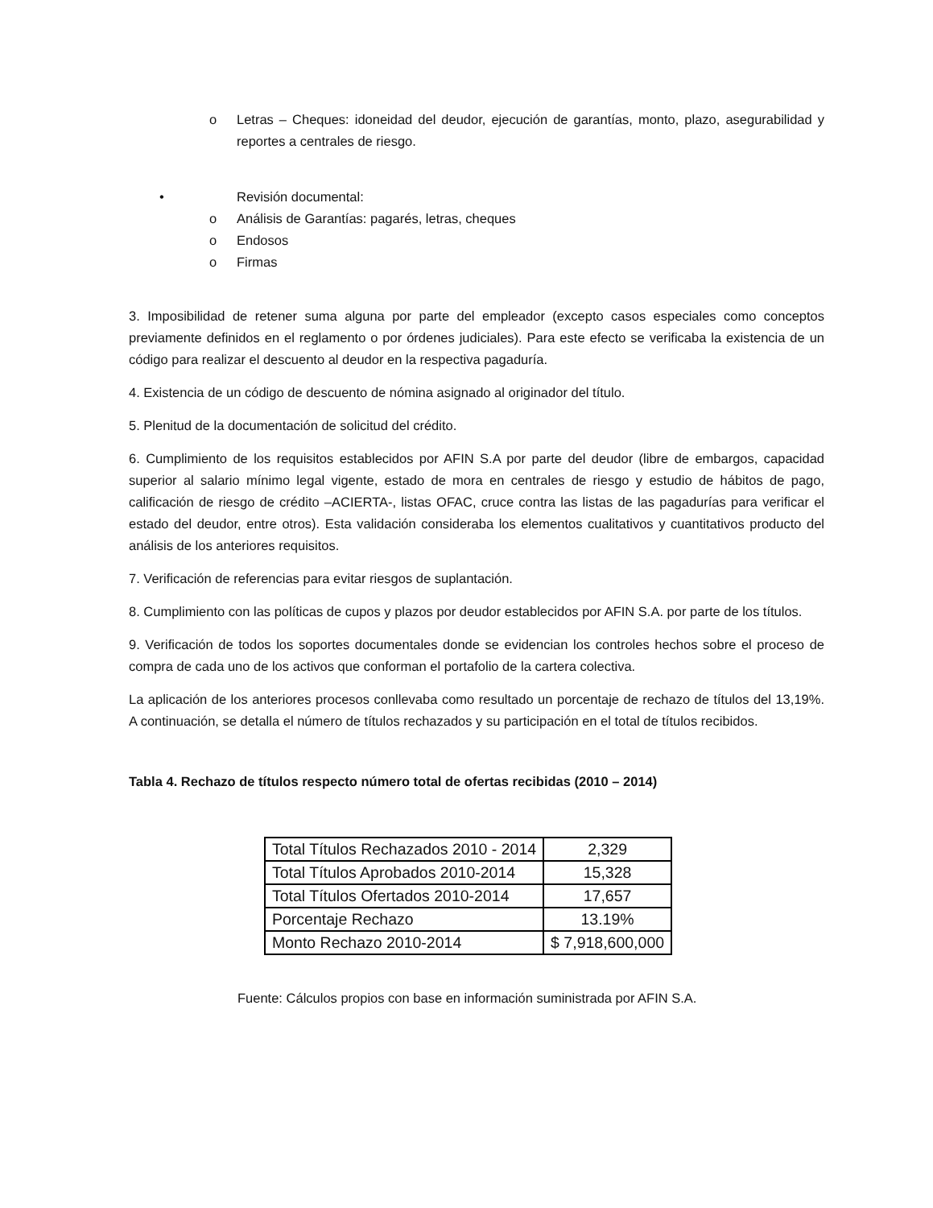o Letras – Cheques: idoneidad del deudor, ejecución de garantías, monto, plazo, asegurabilidad y reportes a centrales de riesgo.
• Revisión documental:
o Análisis de Garantías: pagarés, letras, cheques
o Endosos
o Firmas
3. Imposibilidad de retener suma alguna por parte del empleador (excepto casos especiales como conceptos previamente definidos en el reglamento o por órdenes judiciales). Para este efecto se verificaba la existencia de un código para realizar el descuento al deudor en la respectiva pagaduría.
4. Existencia de un código de descuento de nómina asignado al originador del título.
5. Plenitud de la documentación de solicitud del crédito.
6. Cumplimiento de los requisitos establecidos por AFIN S.A por parte del deudor (libre de embargos, capacidad superior al salario mínimo legal vigente, estado de mora en centrales de riesgo y estudio de hábitos de pago, calificación de riesgo de crédito –ACIERTA-, listas OFAC, cruce contra las listas de las pagadurías para verificar el estado del deudor, entre otros). Esta validación consideraba los elementos cualitativos y cuantitativos producto del análisis de los anteriores requisitos.
7. Verificación de referencias para evitar riesgos de suplantación.
8. Cumplimiento con las políticas de cupos y plazos por deudor establecidos por AFIN S.A. por parte de los títulos.
9. Verificación de todos los soportes documentales donde se evidencian los controles hechos sobre el proceso de compra de cada uno de los activos que conforman el portafolio de la cartera colectiva.
La aplicación de los anteriores procesos conllevaba como resultado un porcentaje de rechazo de títulos del 13,19%. A continuación, se detalla el número de títulos rechazados y su participación en el total de títulos recibidos.
Tabla 4. Rechazo de títulos respecto número total de ofertas recibidas (2010 – 2014)
| Total Títulos Rechazados 2010 - 2014 | 2,329 |
| Total Títulos Aprobados 2010-2014 | 15,328 |
| Total Títulos Ofertados 2010-2014 | 17,657 |
| Porcentaje Rechazo | 13.19% |
| Monto Rechazo 2010-2014 | $ 7,918,600,000 |
Fuente: Cálculos propios con base en información suministrada por AFIN S.A.